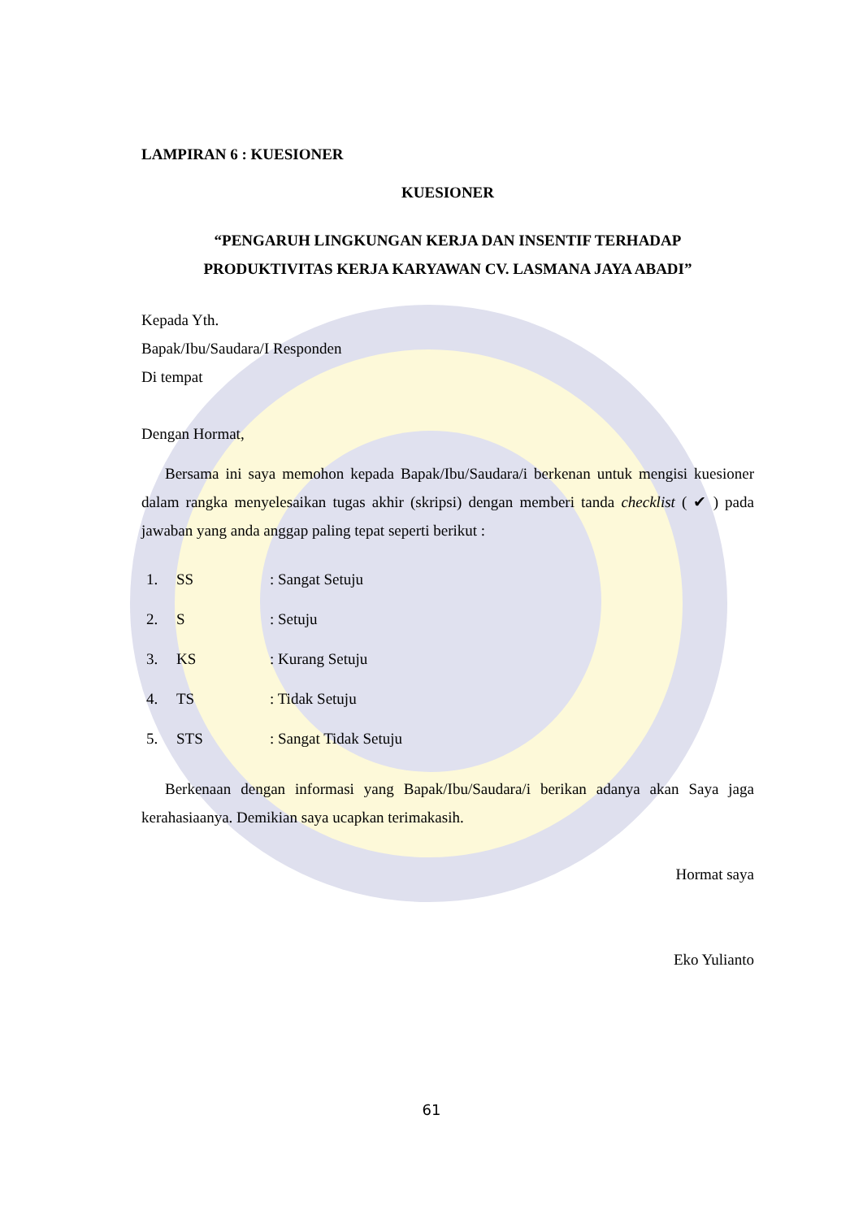LAMPIRAN 6 : KUESIONER
KUESIONER
“PENGARUH LINGKUNGAN KERJA DAN INSENTIF TERHADAP
PRODUKTIVITAS KERJA KARYAWAN CV. LASMANA JAYA ABADI”
Kepada Yth.
Bapak/Ibu/Saudara/I Responden
Di tempat
Dengan Hormat,
Bersama ini saya memohon kepada Bapak/Ibu/Saudara/i berkenan untuk mengisi kuesioner dalam rangka menyelesaikan tugas akhir (skripsi) dengan memberi tanda checklist ( ✔ ) pada jawaban yang anda anggap paling tepat seperti berikut :
| 1. | SS | : Sangat Setuju |
| 2. | S | : Setuju |
| 3. | KS | : Kurang Setuju |
| 4. | TS | : Tidak Setuju |
| 5. | STS | : Sangat Tidak Setuju |
Berkenaan dengan informasi yang Bapak/Ibu/Saudara/i berikan adanya akan Saya jaga kerahasiaanya. Demikian saya ucapkan terimakasih.
Hormat saya
Eko Yulianto
61